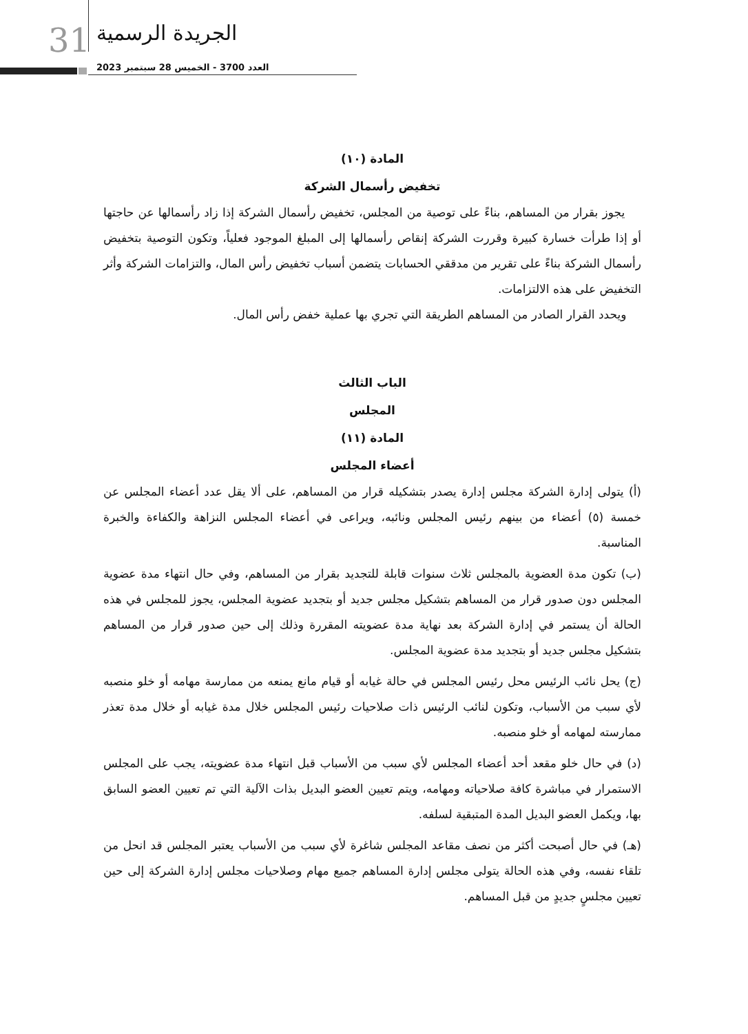31 الجريدة الرسمية
العدد 3700 - الخميس 28 سبتمبر 2023
المادة (١٠)
تخفيض رأسمال الشركة
يجوز بقرار من المساهم، بناءً على توصية من المجلس، تخفيض رأسمال الشركة إذا زاد رأسمالها عن حاجتها أو إذا طرأت خسارة كبيرة وقررت الشركة إنقاص رأسمالها إلى المبلغ الموجود فعلياً، وتكون التوصية بتخفيض رأسمال الشركة بناءً على تقرير من مدققي الحسابات يتضمن أسباب تخفيض رأس المال، والتزامات الشركة وأثر التخفيض على هذه الالتزامات.
ويحدد القرار الصادر من المساهم الطريقة التي تجري بها عملية خفض رأس المال.
الباب الثالث
المجلس
المادة (١١)
أعضاء المجلس
(أ) يتولى إدارة الشركة مجلس إدارة يصدر بتشكيله قرار من المساهم، على ألا يقل عدد أعضاء المجلس عن خمسة (٥) أعضاء من بينهم رئيس المجلس ونائبه، ويراعى في أعضاء المجلس النزاهة والكفاءة والخبرة المناسبة.
(ب) تكون مدة العضوية بالمجلس ثلاث سنوات قابلة للتجديد بقرار من المساهم، وفي حال انتهاء مدة عضوية المجلس دون صدور قرار من المساهم بتشكيل مجلس جديد أو بتجديد عضوية المجلس، يجوز للمجلس في هذه الحالة أن يستمر في إدارة الشركة بعد نهاية مدة عضويته المقررة وذلك إلى حين صدور قرار من المساهم بتشكيل مجلس جديد أو بتجديد مدة عضوية المجلس.
(ج) يحل نائب الرئيس محل رئيس المجلس في حالة غيابه أو قيام مانع يمنعه من ممارسة مهامه أو خلو منصبه لأي سبب من الأسباب، وتكون لنائب الرئيس ذات صلاحيات رئيس المجلس خلال مدة غيابه أو خلال مدة تعذر ممارسته لمهامه أو خلو منصبه.
(د) في حال خلو مقعد أحد أعضاء المجلس لأي سبب من الأسباب قبل انتهاء مدة عضويته، يجب على المجلس الاستمرار في مباشرة كافة صلاحياته ومهامه، ويتم تعيين العضو البديل بذات الآلية التي تم تعيين العضو السابق بها، ويكمل العضو البديل المدة المتبقية لسلفه.
(هـ) في حال أصبحت أكثر من نصف مقاعد المجلس شاغرة لأي سبب من الأسباب يعتبر المجلس قد انحل من تلقاء نفسه، وفي هذه الحالة يتولى مجلس إدارة المساهم جميع مهام وصلاحيات مجلس إدارة الشركة إلى حين تعيين مجلسٍ جديدٍ من قبل المساهم.